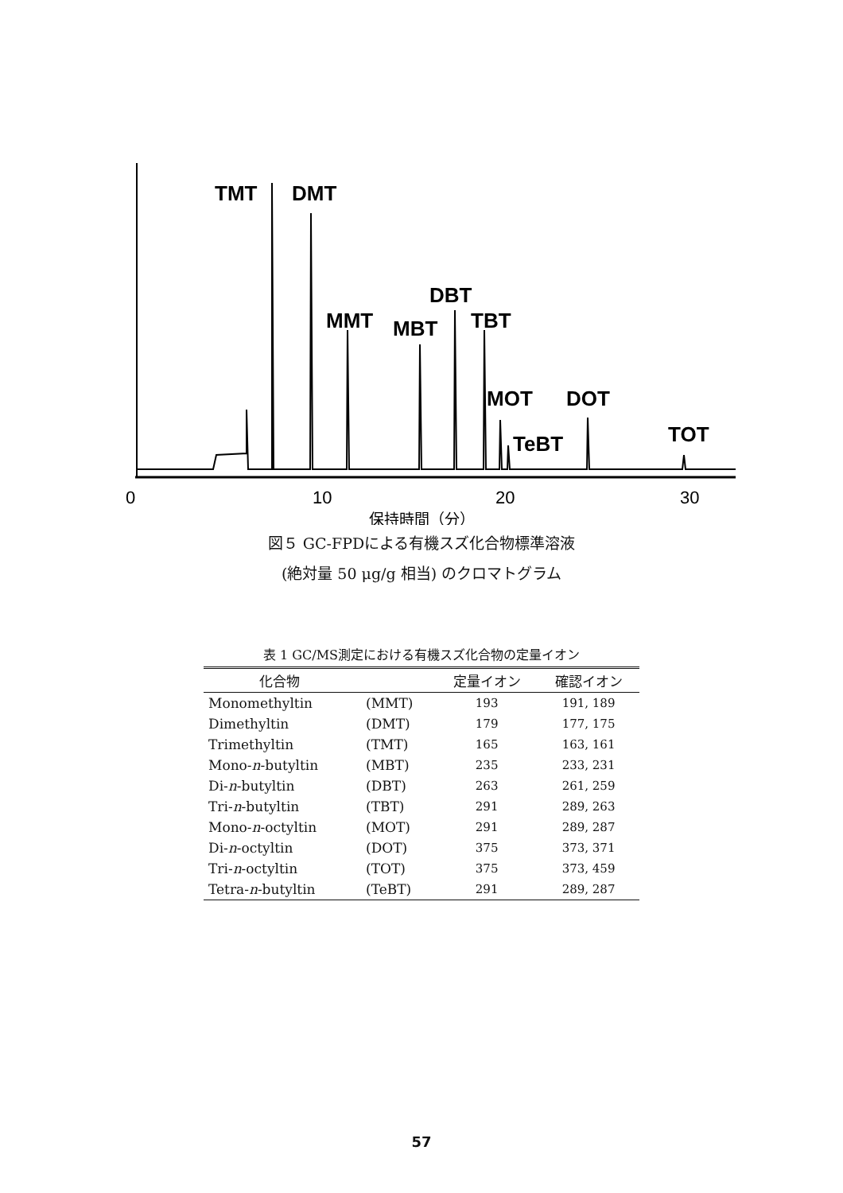TMT
DMT
DBT
MMT
MBT
TBT
MOT
DOT
TeBT
TOT
0
10
20
30
保持時間（分）
図５ GC-FPDによる有機スズ化合物標準溶液
(絶対量 50 μg/g 相当) のクロマトグラム
表 1 GC/MS測定における有機スズ化合物の定量イオン
| 化合物 | | 定量イオン | 確認イオン |
| --- | --- | --- | --- |
| Monomethyltin | (MMT) | 193 | 191, 189 |
| Dimethyltin | (DMT) | 179 | 177, 175 |
| Trimethyltin | (TMT) | 165 | 163, 161 |
| Mono- n -butyltin | (MBT) | 235 | 233, 231 |
| Di- n -butyltin | (DBT) | 263 | 261, 259 |
| Tri- n -butyltin | (TBT) | 291 | 289, 263 |
| Mono- n -octyltin | (MOT) | 291 | 289, 287 |
| Di- n -octyltin | (DOT) | 375 | 373, 371 |
| Tri- n -octyltin | (TOT) | 375 | 373, 459 |
| Tetra- n -butyltin | (TeBT) | 291 | 289, 287 |
57